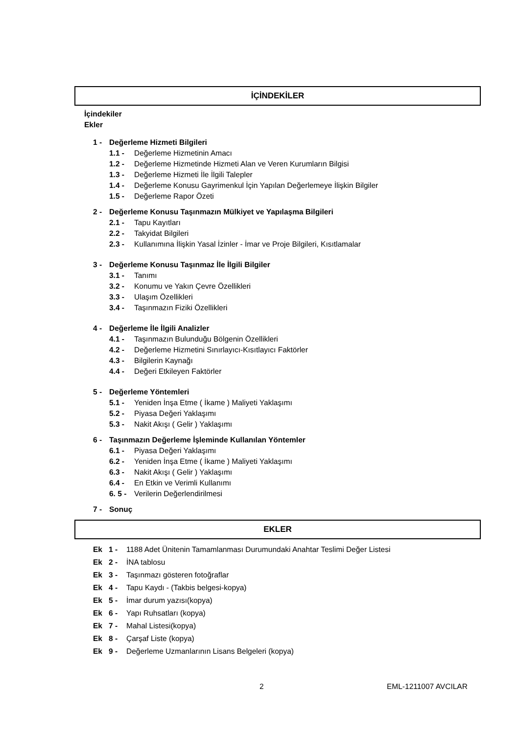İÇİNDEKİLER
İçindekiler
Ekler
1 - Değerleme Hizmeti Bilgileri
1.1 - Değerleme Hizmetinin Amacı
1.2 - Değerleme Hizmetinde Hizmeti Alan ve Veren Kurumların Bilgisi
1.3 - Değerleme Hizmeti İle İlgili Talepler
1.4 - Değerleme Konusu Gayrimenkul İçin Yapılan Değerlemeye İlişkin Bilgiler
1.5 - Değerleme Rapor Özeti
2 - Değerleme Konusu Taşınmazın Mülkiyet ve Yapılaşma Bilgileri
2.1 - Tapu Kayıtları
2.2 - Takyidat Bilgileri
2.3 - Kullanımına İlişkin Yasal İzinler - İmar ve Proje Bilgileri, Kısıtlamalar
3 - Değerleme Konusu Taşınmaz İle İlgili Bilgiler
3.1 - Tanımı
3.2 - Konumu ve Yakın Çevre Özellikleri
3.3 - Ulaşım Özellikleri
3.4 - Taşınmazın Fiziki Özellikleri
4 - Değerleme İle İlgili Analizler
4.1 - Taşınmazın Bulunduğu Bölgenin Özellikleri
4.2 - Değerleme Hizmetini Sınırlayıcı-Kısıtlayıcı Faktörler
4.3 - Bilgilerin Kaynağı
4.4 - Değeri Etkileyen Faktörler
5 - Değerleme Yöntemleri
5.1 - Yeniden İnşa Etme ( İkame ) Maliyeti Yaklaşımı
5.2 - Piyasa Değeri Yaklaşımı
5.3 - Nakit Akışı ( Gelir ) Yaklaşımı
6 - Taşınmazın Değerleme İşleminde Kullanılan Yöntemler
6.1 - Piyasa Değeri Yaklaşımı
6.2 - Yeniden İnşa Etme ( İkame ) Maliyeti Yaklaşımı
6.3 - Nakit Akışı ( Gelir ) Yaklaşımı
6.4 - En Etkin ve Verimli Kullanımı
6. 5 - Verilerin Değerlendirilmesi
7 - Sonuç
EKLER
Ek 1 - 1188 Adet Ünitenin Tamamlanması Durumundaki Anahtar Teslimi Değer Listesi
Ek 2 - İNA tablosu
Ek 3 - Taşınmazı gösteren fotoğraflar
Ek 4 - Tapu Kaydı - (Takbis belgesi-kopya)
Ek 5 - İmar durum yazısı(kopya)
Ek 6 - Yapı Ruhsatları (kopya)
Ek 7 - Mahal Listesi(kopya)
Ek 8 - Çarşaf Liste (kopya)
Ek 9 - Değerleme Uzmanlarının Lisans Belgeleri (kopya)
2 EML-1211007 AVCILAR